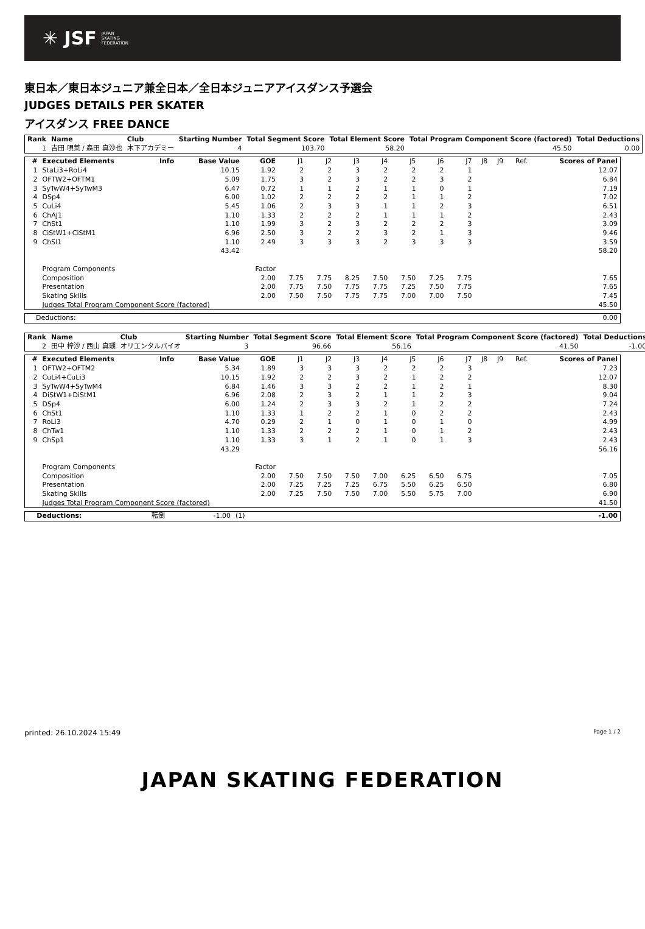✳ JSF JAPAN
SKATING
FEDERATION
東日本／東日本ジュニア兼全日本／全日本ジュニアアイスダンス予選会
JUDGES DETAILS PER SKATER
アイスダンス FREE DANCE
| Rank | Name | Club | Starting Number | Total Segment Score | Total Element Score | Total Program Component Score (factored) | Total Deductions |
| --- | --- | --- | --- | --- | --- | --- | --- |
| 1 | 吉田 唄菜 / 森田 真沙也 | 木下アカデミー | 4 | 103.70 | 58.20 | 45.50 | 0.00 |
| # | Executed Elements | Info | Base Value | GOE | J1 | J2 | J3 | J4 | J5 | J6 | J7 | J8 | J9 | Ref. | Scores of Panel |
| --- | --- | --- | --- | --- | --- | --- | --- | --- | --- | --- | --- | --- | --- | --- | --- |
| 1 | StaLi3+RoLi4 | | 10.15 | 1.92 | 2 | 2 | 3 | 2 | 2 | 2 | 1 | | | | 12.07 |
| 2 | OFTW2+OFTM1 | | 5.09 | 1.75 | 3 | 2 | 3 | 2 | 2 | 3 | 2 | | | | 6.84 |
| 3 | SyTwW4+SyTwM3 | | 6.47 | 0.72 | 1 | 1 | 2 | 1 | 1 | 0 | 1 | | | | 7.19 |
| 4 | DSp4 | | 6.00 | 1.02 | 2 | 2 | 2 | 2 | 1 | 1 | 2 | | | | 7.02 |
| 5 | CuLi4 | | 5.45 | 1.06 | 2 | 3 | 3 | 1 | 1 | 2 | 3 | | | | 6.51 |
| 6 | ChAJ1 | | 1.10 | 1.33 | 2 | 2 | 2 | 1 | 1 | 1 | 2 | | | | 2.43 |
| 7 | ChSt1 | | 1.10 | 1.99 | 3 | 2 | 3 | 2 | 2 | 2 | 3 | | | | 3.09 |
| 8 | CiStW1+CiStM1 | | 6.96 | 2.50 | 3 | 2 | 2 | 3 | 2 | 1 | 3 | | | | 9.46 |
| 9 | ChSl1 | | 1.10 | 2.49 | 3 | 3 | 3 | 2 | 3 | 3 | 3 | | | | 3.59 |
| | | | 43.42 | | | | | | | | | | | | 58.20 |
| | Program Components | | | Factor | | | | | | | | | | | |
| | Composition | | | 2.00 | 7.75 | 7.75 | 8.25 | 7.50 | 7.50 | 7.25 | 7.75 | | | | 7.65 |
| | Presentation | | | 2.00 | 7.75 | 7.50 | 7.75 | 7.75 | 7.25 | 7.50 | 7.75 | | | | 7.65 |
| | Skating Skills | | | 2.00 | 7.50 | 7.50 | 7.75 | 7.75 | 7.00 | 7.00 | 7.50 | | | | 7.45 |
| | Judges Total Program Component Score (factored) | | | | | | | | | | | | | | 45.50 |
| Deductions: | 0.00 |
| Rank | Name | Club | Starting Number | Total Segment Score | Total Element Score | Total Program Component Score (factored) | Total Deductions |
| --- | --- | --- | --- | --- | --- | --- | --- |
| 2 | 田中 梓沙 / 西山 真瑚 | オリエンタルバイオ | 3 | 96.66 | 56.16 | 41.50 | -1.00 |
| # | Executed Elements | Info | Base Value | GOE | J1 | J2 | J3 | J4 | J5 | J6 | J7 | J8 | J9 | Ref. | Scores of Panel |
| --- | --- | --- | --- | --- | --- | --- | --- | --- | --- | --- | --- | --- | --- | --- | --- |
| 1 | OFTW2+OFTM2 | | 5.34 | 1.89 | 3 | 3 | 3 | 2 | 2 | 2 | 3 | | | | 7.23 |
| 2 | CuLi4+CuLi3 | | 10.15 | 1.92 | 2 | 2 | 3 | 2 | 1 | 2 | 2 | | | | 12.07 |
| 3 | SyTwW4+SyTwM4 | | 6.84 | 1.46 | 3 | 3 | 2 | 2 | 1 | 2 | 1 | | | | 8.30 |
| 4 | DiStW1+DiStM1 | | 6.96 | 2.08 | 2 | 3 | 2 | 1 | 1 | 2 | 3 | | | | 9.04 |
| 5 | DSp4 | | 6.00 | 1.24 | 2 | 3 | 3 | 2 | 1 | 2 | 2 | | | | 7.24 |
| 6 | ChSt1 | | 1.10 | 1.33 | 1 | 2 | 2 | 1 | 0 | 2 | 2 | | | | 2.43 |
| 7 | RoLi3 | | 4.70 | 0.29 | 2 | 1 | 0 | 1 | 0 | 1 | 0 | | | | 4.99 |
| 8 | ChTw1 | | 1.10 | 1.33 | 2 | 2 | 2 | 1 | 0 | 1 | 2 | | | | 2.43 |
| 9 | ChSp1 | | 1.10 | 1.33 | 3 | 1 | 2 | 1 | 0 | 1 | 3 | | | | 2.43 |
| | | | 43.29 | | | | | | | | | | | | 56.16 |
| | Program Components | | | Factor | | | | | | | | | | | |
| | Composition | | | 2.00 | 7.50 | 7.50 | 7.50 | 7.00 | 6.25 | 6.50 | 6.75 | | | | 7.05 |
| | Presentation | | | 2.00 | 7.25 | 7.25 | 7.25 | 6.75 | 5.50 | 6.25 | 6.50 | | | | 6.80 |
| | Skating Skills | | | 2.00 | 7.25 | 7.50 | 7.50 | 7.00 | 5.50 | 5.75 | 7.00 | | | | 6.90 |
| | Judges Total Program Component Score (factored) | | | | | | | | | | | | | | 41.50 |
| Deductions: | 転倒 | -1.00 | (1) | -1.00 |
printed: 26.10.2024 15:49 Page 1 / 2
JAPAN SKATING FEDERATION